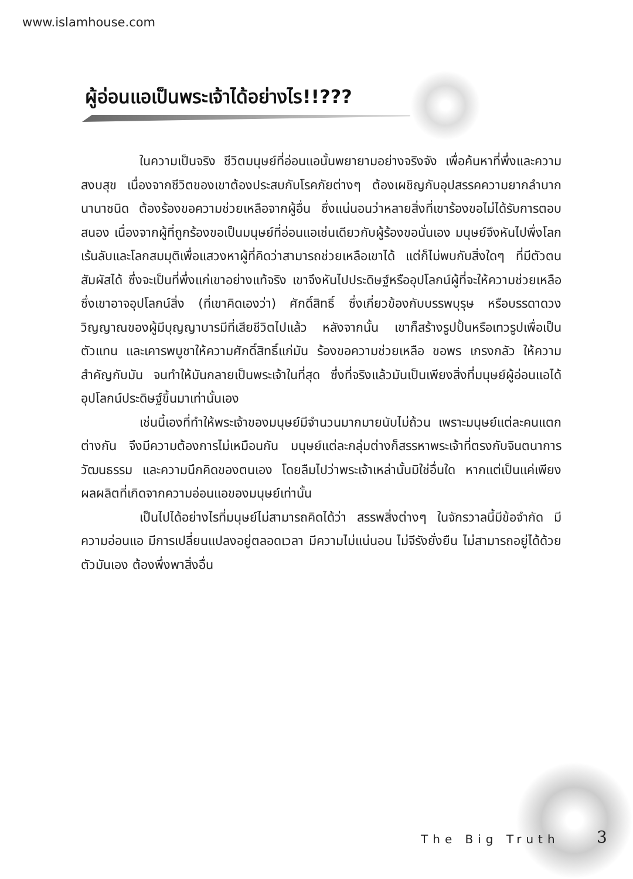www.islamhouse.com
ผู้อ่อนแอเป็นพระเจ้าได้อย่างไร!!???
ในความเป็นจริง ชีวิตมนุษย์ที่อ่อนแอนั้นพยายามอย่างจริงจัง เพื่อค้นหาที่พึ่งและความสงบสุข เนื่องจากชีวิตของเขาต้องประสบกับโรคภัยต่างๆ ต้องเผชิญกับอุปสรรคความยากลำบากนานาชนิด ต้องร้องขอความช่วยเหลือจากผู้อื่น ซึ่งแน่นอนว่าหลายสิ่งที่เขาร้องขอไม่ได้รับการตอบสนอง เนื่องจากผู้ที่ถูกร้องขอเป็นมนุษย์ที่อ่อนแอเช่นเดียวกับผู้ร้องขอนั่นเอง มนุษย์จึงหันไปพึ่งโลกเร้นลับและโลกสมมุติเพื่อแสวงหาผู้ที่คิดว่าสามารถช่วยเหลือเขาได้ แต่ก็ไม่พบกับสิ่งใดๆ ที่มีตัวตนสัมผัสได้ ซึ่งจะเป็นที่พึ่งแก่เขาอย่างแท้จริง เขาจึงหันไปประดิษฐ์หรืออุปโลกน์ผู้ที่จะให้ความช่วยเหลือ ซึ่งเขาอาจอุปโลกน์สิ่ง (ที่เขาคิดเองว่า) ศักดิ์สิทธิ์ ซึ่งเกี่ยวข้องกับบรรพบุรุษ หรือบรรดาดวงวิญญาณของผู้มีบุญญาบารมีที่เสียชีวิตไปแล้ว หลังจากนั้น เขาก็สร้างรูปปั้นหรือเทวรูปเพื่อเป็นตัวแทน และเคารพบูชาให้ความศักดิ์สิทธิ์แก่มัน ร้องขอความช่วยเหลือ ขอพร เกรงกลัว ให้ความสำคัญกับมัน จนทำให้มันกลายเป็นพระเจ้าในที่สุด ซึ่งที่จริงแล้วมันเป็นเพียงสิ่งที่มนุษย์ผู้อ่อนแอได้อุปโลกน์ประดิษฐ์ขึ้นมาเท่านั้นเอง
เช่นนี้เองที่ทำให้พระเจ้าของมนุษย์มีจำนวนมากมายนับไม่ถ้วน เพราะมนุษย์แต่ละคนแตกต่างกัน จึงมีความต้องการไม่เหมือนกัน มนุษย์แต่ละกลุ่มต่างก็สรรหาพระเจ้าที่ตรงกับจินตนาการ วัฒนธรรม และความนึกคิดของตนเอง โดยลืมไปว่าพระเจ้าเหล่านั้นมิใช่อื่นใด หากแต่เป็นแค่เพียงผลผลิตที่เกิดจากความอ่อนแอของมนุษย์เท่านั้น
เป็นไปได้อย่างไรที่มนุษย์ไม่สามารถคิดได้ว่า สรรพสิ่งต่างๆ ในจักรวาลนี้มีข้อจำกัด มีความอ่อนแอ มีการเปลี่ยนแปลงอยู่ตลอดเวลา มีความไม่แน่นอน ไม่จีรังยั่งยืน ไม่สามารถอยู่ได้ด้วยตัวมันเอง ต้องพึ่งพาสิ่งอื่น
The Big Truth 3